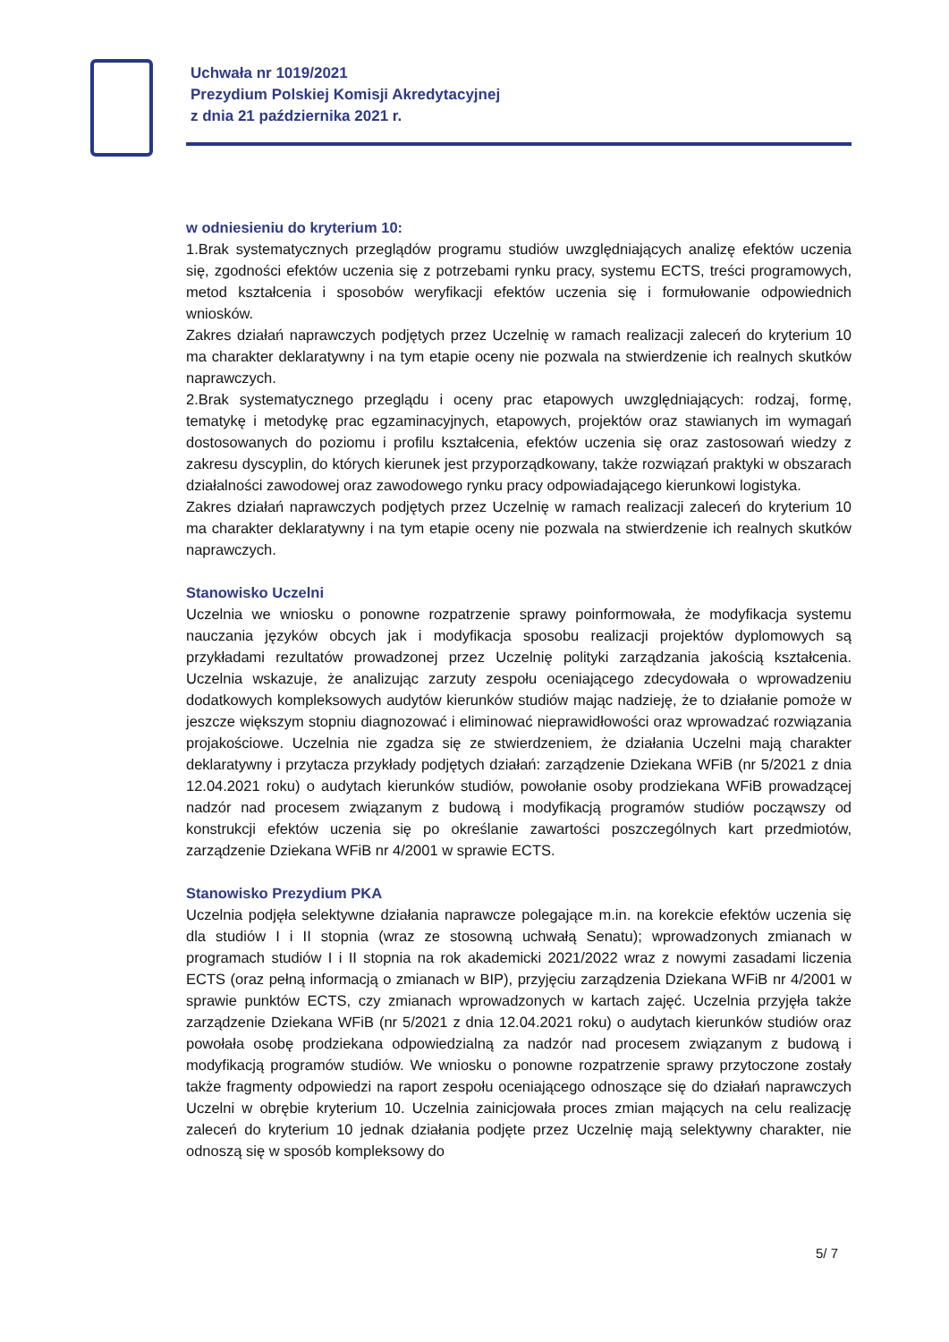Uchwała nr 1019/2021
Prezydium Polskiej Komisji Akredytacyjnej
z dnia 21 października 2021 r.
w odniesieniu do kryterium 10:
1.Brak systematycznych przeglądów programu studiów uwzględniających analizę efektów uczenia się, zgodności efektów uczenia się z potrzebami rynku pracy, systemu ECTS, treści programowych, metod kształcenia i sposobów weryfikacji efektów uczenia się i formułowanie odpowiednich wniosków.
Zakres działań naprawczych podjętych przez Uczelnię w ramach realizacji zaleceń do kryterium 10 ma charakter deklaratywny i na tym etapie oceny nie pozwala na stwierdzenie ich realnych skutków naprawczych.
2.Brak systematycznego przeglądu i oceny prac etapowych uwzględniających: rodzaj, formę, tematykę i metodykę prac egzaminacyjnych, etapowych, projektów oraz stawianych im wymagań dostosowanych do poziomu i profilu kształcenia, efektów uczenia się oraz zastosowań wiedzy z zakresu dyscyplin, do których kierunek jest przyporządkowany, także rozwiązań praktyki w obszarach działalności zawodowej oraz zawodowego rynku pracy odpowiadającego kierunkowi logistyka.
Zakres działań naprawczych podjętych przez Uczelnię w ramach realizacji zaleceń do kryterium 10 ma charakter deklaratywny i na tym etapie oceny nie pozwala na stwierdzenie ich realnych skutków naprawczych.
Stanowisko Uczelni
Uczelnia we wniosku o ponowne rozpatrzenie sprawy poinformowała, że modyfikacja systemu nauczania języków obcych jak i modyfikacja sposobu realizacji projektów dyplomowych są przykładami rezultatów prowadzonej przez Uczelnię polityki zarządzania jakością kształcenia. Uczelnia wskazuje, że analizując zarzuty zespołu oceniającego zdecydowała o wprowadzeniu dodatkowych kompleksowych audytów kierunków studiów mając nadzieję, że to działanie pomoże w jeszcze większym stopniu diagnozować i eliminować nieprawidłowości oraz wprowadzać rozwiązania projakościowe. Uczelnia nie zgadza się ze stwierdzeniem, że działania Uczelni mają charakter deklaratywny i przytacza przykłady podjętych działań: zarządzenie Dziekana WFiB (nr 5/2021 z dnia 12.04.2021 roku) o audytach kierunków studiów, powołanie osoby prodziekana WFiB prowadzącej nadzór nad procesem związanym z budową i modyfikacją programów studiów począwszy od konstrukcji efektów uczenia się po określanie zawartości poszczególnych kart przedmiotów, zarządzenie Dziekana WFiB nr 4/2001 w sprawie ECTS.
Stanowisko Prezydium PKA
Uczelnia podjęła selektywne działania naprawcze polegające m.in. na korekcie efektów uczenia się dla studiów I i II stopnia (wraz ze stosowną uchwałą Senatu); wprowadzonych zmianach w programach studiów I i II stopnia na rok akademicki 2021/2022 wraz z nowymi zasadami liczenia ECTS (oraz pełną informacją o zmianach w BIP), przyjęciu zarządzenia Dziekana WFiB nr 4/2001 w sprawie punktów ECTS, czy zmianach wprowadzonych w kartach zajęć. Uczelnia przyjęła także zarządzenie Dziekana WFiB (nr 5/2021 z dnia 12.04.2021 roku) o audytach kierunków studiów oraz powołała osobę prodziekana odpowiedzialną za nadzór nad procesem związanym z budową i modyfikacją programów studiów. We wniosku o ponowne rozpatrzenie sprawy przytoczone zostały także fragmenty odpowiedzi na raport zespołu oceniającego odnoszące się do działań naprawczych Uczelni w obrębie kryterium 10. Uczelnia zainicjowała proces zmian mających na celu realizację zaleceń do kryterium 10 jednak działania podjęte przez Uczelnię mają selektywny charakter, nie odnoszą się w sposób kompleksowy do
5/ 7